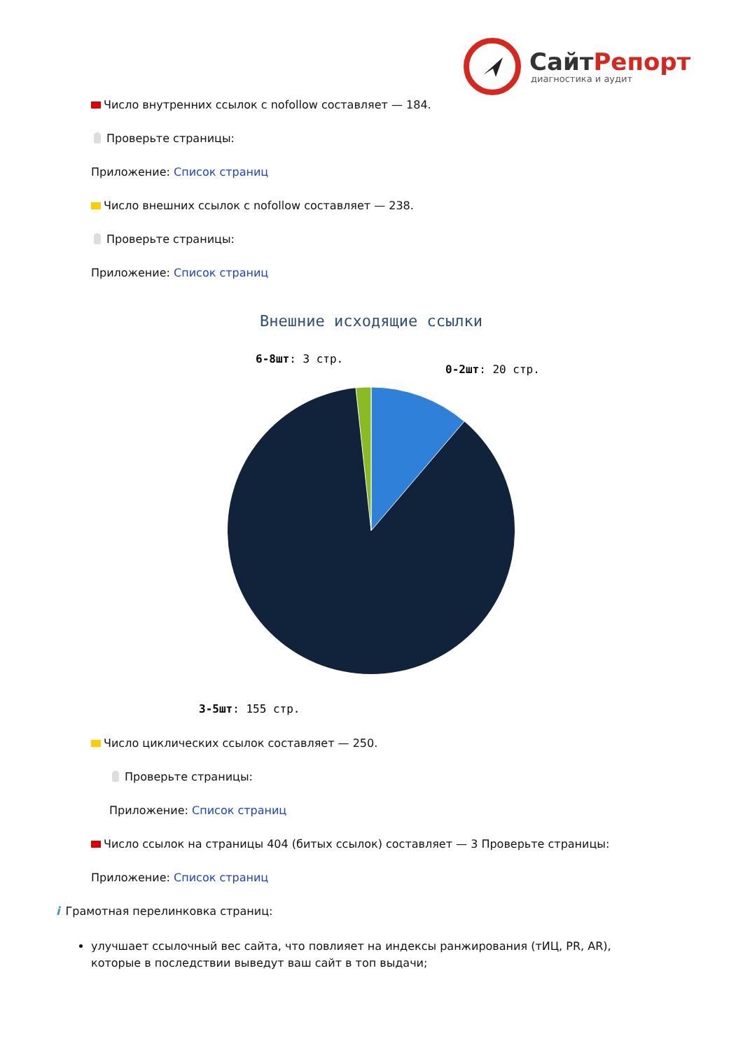СайтРепорт
диагностика и аудит
Число внутренних ссылок с nofollow составляет — 184.
Проверьте страницы:
Приложение: Список страниц
Число внешних ссылок с nofollow составляет — 238.
Проверьте страницы:
Приложение: Список страниц
Внешние исходящие ссылки
6-8шт: 3 стр.
0-2шт: 20 стр.
3-5шт: 155 стр.
Число циклических ссылок составляет — 250.
Проверьте страницы:
Приложение: Список страниц
Число ссылок на страницы 404 (битых ссылок) составляет — 3 Проверьте страницы:
Приложение: Список страниц
i Грамотная перелинковка страниц:
улучшает ссылочный вес сайта, что повлияет на индексы ранжирования (тИЦ, PR, AR), которые в последствии выведут ваш сайт в топ выдачи;